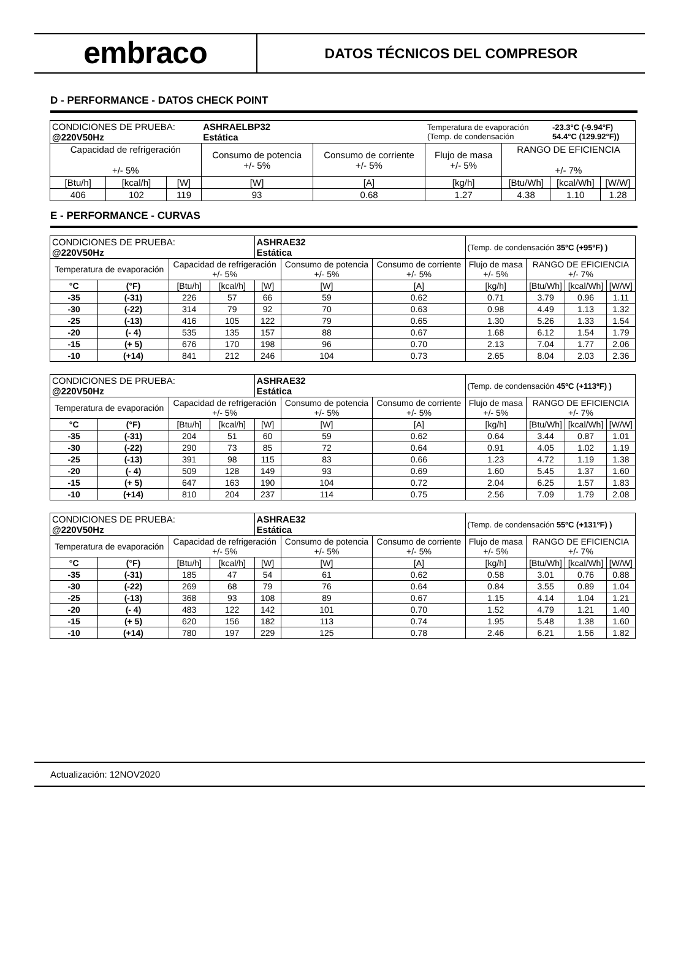embraco
DATOS TÉCNICOS DEL COMPRESOR
D - PERFORMANCE - DATOS CHECK POINT
| CONDICIONES DE PRUEBA: @220V50Hz | | | ASHRAELBP32 Estática | | Temperatura de evaporación (Temp. de condensación | | -23.3°C (-9.94°F) 54.4°C (129.92°F)) | |
| Capacidad de refrigeración +/- 5% | | | Consumo de potencia +/- 5% | Consumo de corriente +/- 5% | Flujo de masa +/- 5% | RANGO DE EFICIENCIA +/- 7% | | |
| [Btu/h] | [kcal/h] | [W] | [W] | [A] | [kg/h] | [Btu/Wh] | [kcal/Wh] | [W/W] |
| 406 | 102 | 119 | 93 | 0.68 | 1.27 | 4.38 | 1.10 | 1.28 |
E - PERFORMANCE - CURVAS
| CONDICIONES DE PRUEBA: @220V50Hz | | | | ASHRAE32 Estática | | | (Temp. de condensación 35ºC (+95ºF) ) | | | |
| Temperatura de evaporación | | Capacidad de refrigeración +/- 5% | | | Consumo de potencia +/- 5% | Consumo de corriente +/- 5% | Flujo de masa +/- 5% | RANGO DE EFICIENCIA +/- 7% | | |
| °C | (°F) | [Btu/h] | [kcal/h] | [W] | [W] | [A] | [kg/h] | [Btu/Wh] | [kcal/Wh] | [W/W] |
| -35 | (-31) | 226 | 57 | 66 | 59 | 0.62 | 0.71 | 3.79 | 0.96 | 1.11 |
| -30 | (-22) | 314 | 79 | 92 | 70 | 0.63 | 0.98 | 4.49 | 1.13 | 1.32 |
| -25 | (-13) | 416 | 105 | 122 | 79 | 0.65 | 1.30 | 5.26 | 1.33 | 1.54 |
| -20 | (- 4) | 535 | 135 | 157 | 88 | 0.67 | 1.68 | 6.12 | 1.54 | 1.79 |
| -15 | (+ 5) | 676 | 170 | 198 | 96 | 0.70 | 2.13 | 7.04 | 1.77 | 2.06 |
| -10 | (+14) | 841 | 212 | 246 | 104 | 0.73 | 2.65 | 8.04 | 2.03 | 2.36 |
| CONDICIONES DE PRUEBA: @220V50Hz | | | | ASHRAE32 Estática | | | (Temp. de condensación 45ºC (+113ºF) ) | | | |
| Temperatura de evaporación | | Capacidad de refrigeración +/- 5% | | | Consumo de potencia +/- 5% | Consumo de corriente +/- 5% | Flujo de masa +/- 5% | RANGO DE EFICIENCIA +/- 7% | | |
| °C | (°F) | [Btu/h] | [kcal/h] | [W] | [W] | [A] | [kg/h] | [Btu/Wh] | [kcal/Wh] | [W/W] |
| -35 | (-31) | 204 | 51 | 60 | 59 | 0.62 | 0.64 | 3.44 | 0.87 | 1.01 |
| -30 | (-22) | 290 | 73 | 85 | 72 | 0.64 | 0.91 | 4.05 | 1.02 | 1.19 |
| -25 | (-13) | 391 | 98 | 115 | 83 | 0.66 | 1.23 | 4.72 | 1.19 | 1.38 |
| -20 | (- 4) | 509 | 128 | 149 | 93 | 0.69 | 1.60 | 5.45 | 1.37 | 1.60 |
| -15 | (+ 5) | 647 | 163 | 190 | 104 | 0.72 | 2.04 | 6.25 | 1.57 | 1.83 |
| -10 | (+14) | 810 | 204 | 237 | 114 | 0.75 | 2.56 | 7.09 | 1.79 | 2.08 |
| CONDICIONES DE PRUEBA: @220V50Hz | | | | ASHRAE32 Estática | | | (Temp. de condensación 55ºC (+131ºF) ) | | | |
| Temperatura de evaporación | | Capacidad de refrigeración +/- 5% | | | Consumo de potencia +/- 5% | Consumo de corriente +/- 5% | Flujo de masa +/- 5% | RANGO DE EFICIENCIA +/- 7% | | |
| °C | (°F) | [Btu/h] | [kcal/h] | [W] | [W] | [A] | [kg/h] | [Btu/Wh] | [kcal/Wh] | [W/W] |
| -35 | (-31) | 185 | 47 | 54 | 61 | 0.62 | 0.58 | 3.01 | 0.76 | 0.88 |
| -30 | (-22) | 269 | 68 | 79 | 76 | 0.64 | 0.84 | 3.55 | 0.89 | 1.04 |
| -25 | (-13) | 368 | 93 | 108 | 89 | 0.67 | 1.15 | 4.14 | 1.04 | 1.21 |
| -20 | (- 4) | 483 | 122 | 142 | 101 | 0.70 | 1.52 | 4.79 | 1.21 | 1.40 |
| -15 | (+ 5) | 620 | 156 | 182 | 113 | 0.74 | 1.95 | 5.48 | 1.38 | 1.60 |
| -10 | (+14) | 780 | 197 | 229 | 125 | 0.78 | 2.46 | 6.21 | 1.56 | 1.82 |
Actualización: 12NOV2020